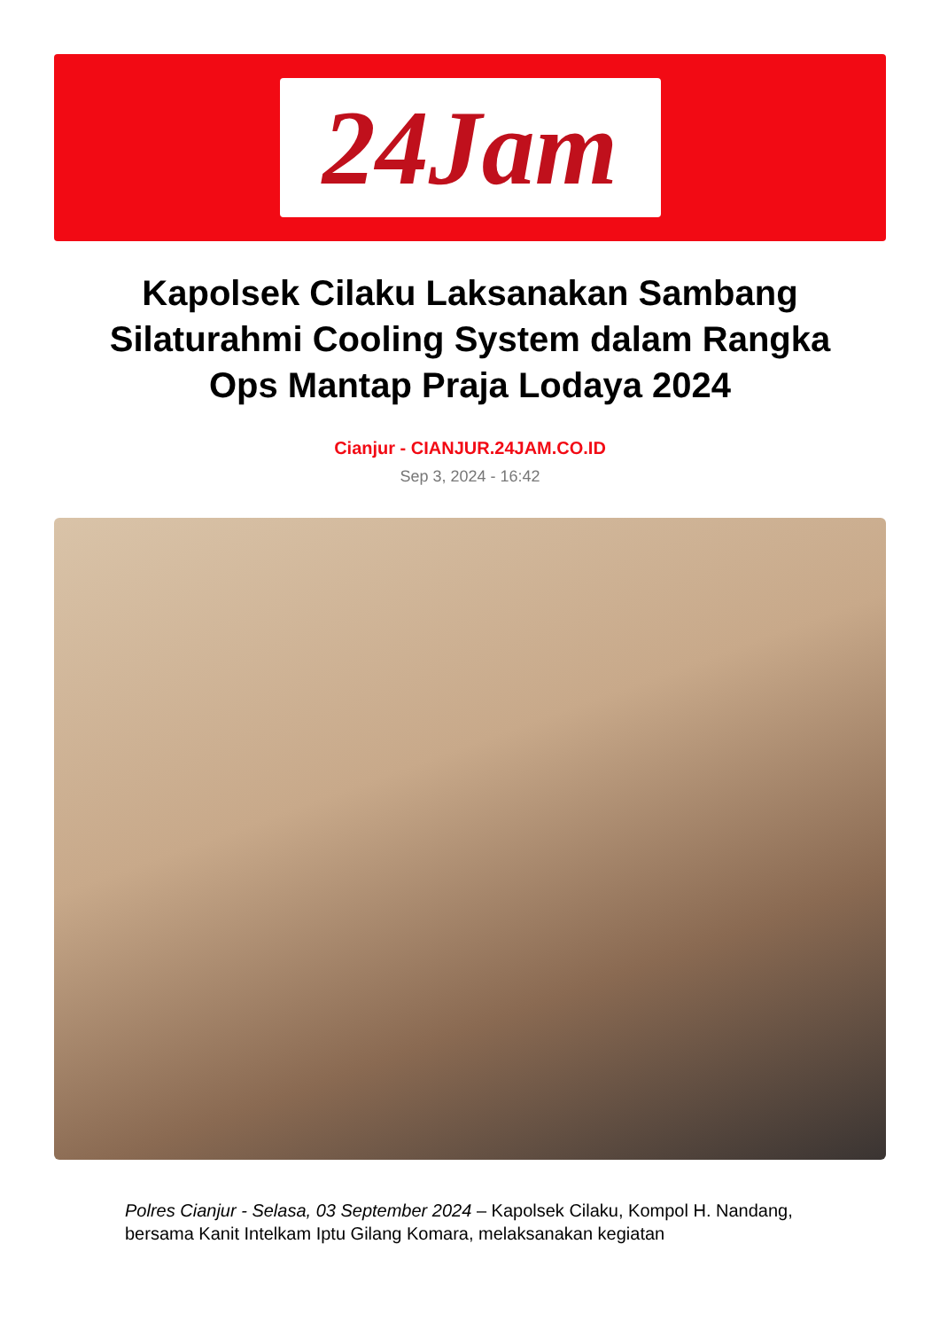24Jam
Kapolsek Cilaku Laksanakan Sambang Silaturahmi Cooling System dalam Rangka Ops Mantap Praja Lodaya 2024
Cianjur - CIANJUR.24JAM.CO.ID
Sep 3, 2024 - 16:42
Polres Cianjur - Selasa, 03 September 2024 – Kapolsek Cilaku, Kompol H. Nandang, bersama Kanit Intelkam Iptu Gilang Komara, melaksanakan kegiatan